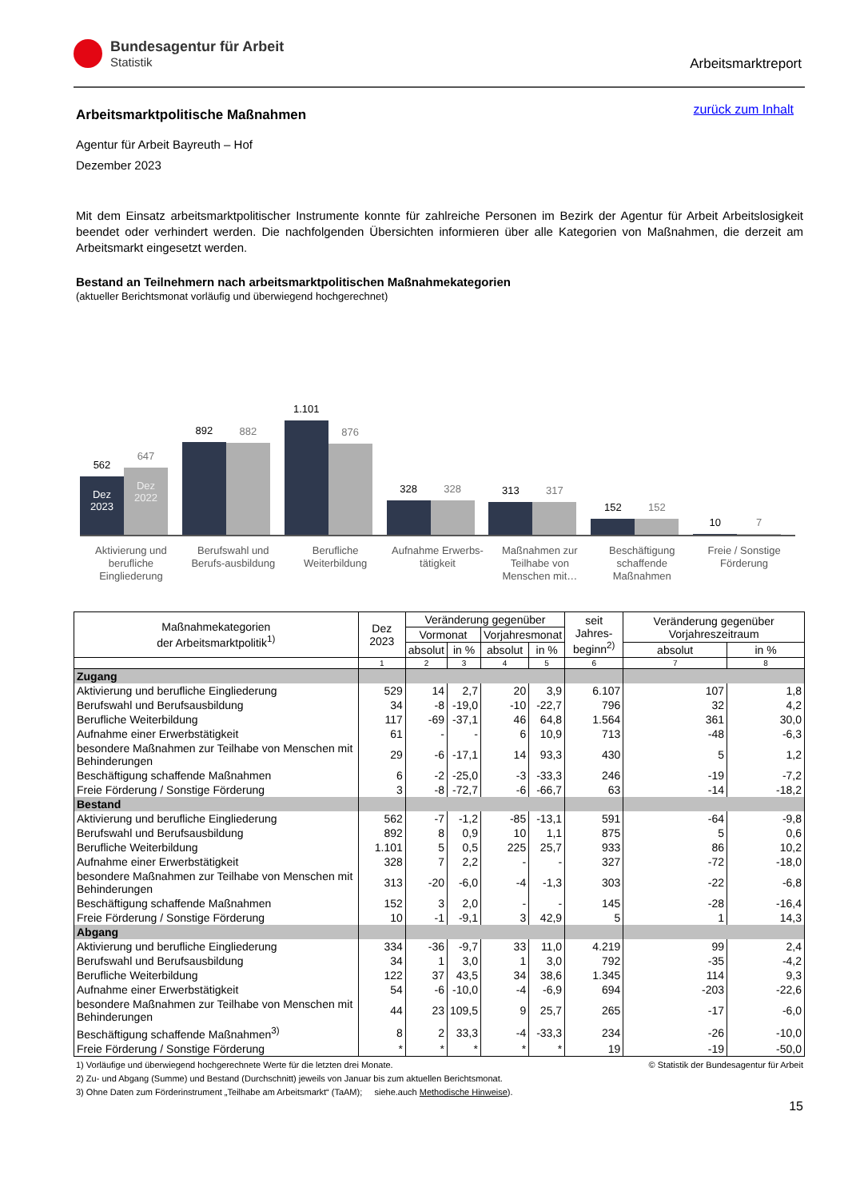Bundesagentur für Arbeit
Statistik
Arbeitsmarktreport
zurück zum Inhalt
Arbeitsmarktpolitische Maßnahmen
Agentur für Arbeit Bayreuth – Hof
Dezember 2023
Mit dem Einsatz arbeitsmarktpolitischer Instrumente konnte für zahlreiche Personen im Bezirk der Agentur für Arbeit Arbeitslosigkeit beendet oder verhindert werden. Die nachfolgenden Übersichten informieren über alle Kategorien von Maßnahmen, die derzeit am Arbeitsmarkt eingesetzt werden.
Bestand an Teilnehmern nach arbeitsmarktpolitischen Maßnahmekategorien
(aktueller Berichtsmonat vorläufig und überwiegend hochgerechnet)
562
Dez 2023
647
Dez 2022
892
882
1.101
876
328
328
313
317
152
152
10
7
Aktivierung und berufliche Eingliederung
Berufswahl und Berufs-ausbildung
Berufliche Weiterbildung
Aufnahme Erwerbs-tätigkeit
Maßnahmen zur Teilhabe von Menschen mit…
Beschäftigung schaffende Maßnahmen
Freie / Sonstige Förderung
| Maßnahmekategorien der Arbeitsmarktpolitik<sup>1)</sup> | Dez 2023 | Veränderung gegenüber | | | | seit Jahres- beginn<sup>2)</sup> | Veränderung gegenüber Vorjahreszeitraum | |
| --- | --- | --- | --- | --- | --- | --- | --- | --- |
| | | Vormonat | | Vorjahresmonat | | | | |
| | | absolut | in % | absolut | in % | | absolut | in % |
| | 1 | 2 | 3 | 4 | 5 | 6 | 7 | 8 |
| Zugang | | | | | | | | |
| Aktivierung und berufliche Eingliederung | 529 | 14 | 2,7 | 20 | 3,9 | 6.107 | 107 | 1,8 |
| Berufswahl und Berufsausbildung | 34 | -8 | -19,0 | -10 | -22,7 | 796 | 32 | 4,2 |
| Berufliche Weiterbildung | 117 | -69 | -37,1 | 46 | 64,8 | 1.564 | 361 | 30,0 |
| Aufnahme einer Erwerbstätigkeit | 61 | - | - | 6 | 10,9 | 713 | -48 | -6,3 |
| besondere Maßnahmen zur Teilhabe von Menschen mit Behinderungen | 29 | -6 | -17,1 | 14 | 93,3 | 430 | 5 | 1,2 |
| Beschäftigung schaffende Maßnahmen | 6 | -2 | -25,0 | -3 | -33,3 | 246 | -19 | -7,2 |
| Freie Förderung / Sonstige Förderung | 3 | -8 | -72,7 | -6 | -66,7 | 63 | -14 | -18,2 |
| Bestand | | | | | | | | |
| Aktivierung und berufliche Eingliederung | 562 | -7 | -1,2 | -85 | -13,1 | 591 | -64 | -9,8 |
| Berufswahl und Berufsausbildung | 892 | 8 | 0,9 | 10 | 1,1 | 875 | 5 | 0,6 |
| Berufliche Weiterbildung | 1.101 | 5 | 0,5 | 225 | 25,7 | 933 | 86 | 10,2 |
| Aufnahme einer Erwerbstätigkeit | 328 | 7 | 2,2 | - | - | 327 | -72 | -18,0 |
| besondere Maßnahmen zur Teilhabe von Menschen mit Behinderungen | 313 | -20 | -6,0 | -4 | -1,3 | 303 | -22 | -6,8 |
| Beschäftigung schaffende Maßnahmen | 152 | 3 | 2,0 | - | - | 145 | -28 | -16,4 |
| Freie Förderung / Sonstige Förderung | 10 | -1 | -9,1 | 3 | 42,9 | 5 | 1 | 14,3 |
| Abgang | | | | | | | | |
| Aktivierung und berufliche Eingliederung | 334 | -36 | -9,7 | 33 | 11,0 | 4.219 | 99 | 2,4 |
| Berufswahl und Berufsausbildung | 34 | 1 | 3,0 | 1 | 3,0 | 792 | -35 | -4,2 |
| Berufliche Weiterbildung | 122 | 37 | 43,5 | 34 | 38,6 | 1.345 | 114 | 9,3 |
| Aufnahme einer Erwerbstätigkeit | 54 | -6 | -10,0 | -4 | -6,9 | 694 | -203 | -22,6 |
| besondere Maßnahmen zur Teilhabe von Menschen mit Behinderungen | 44 | 23 | 109,5 | 9 | 25,7 | 265 | -17 | -6,0 |
| Beschäftigung schaffende Maßnahmen<sup>3)</sup> | 8 | 2 | 33,3 | -4 | -33,3 | 234 | -26 | -10,0 |
| Freie Förderung / Sonstige Förderung | * | * | * | * | * | 19 | -19 | -50,0 |
© Statistik der Bundesagentur für Arbeit 1) Vorläufige und überwiegend hochgerechnete Werte für die letzten drei Monate.
2) Zu- und Abgang (Summe) und Bestand (Durchschnitt) jeweils von Januar bis zum aktuellen Berichtsmonat.
3) Ohne Daten zum Förderinstrument „Teilhabe am Arbeitsmarkt“ (TaAM); siehe.auch Methodische Hinweise).
15